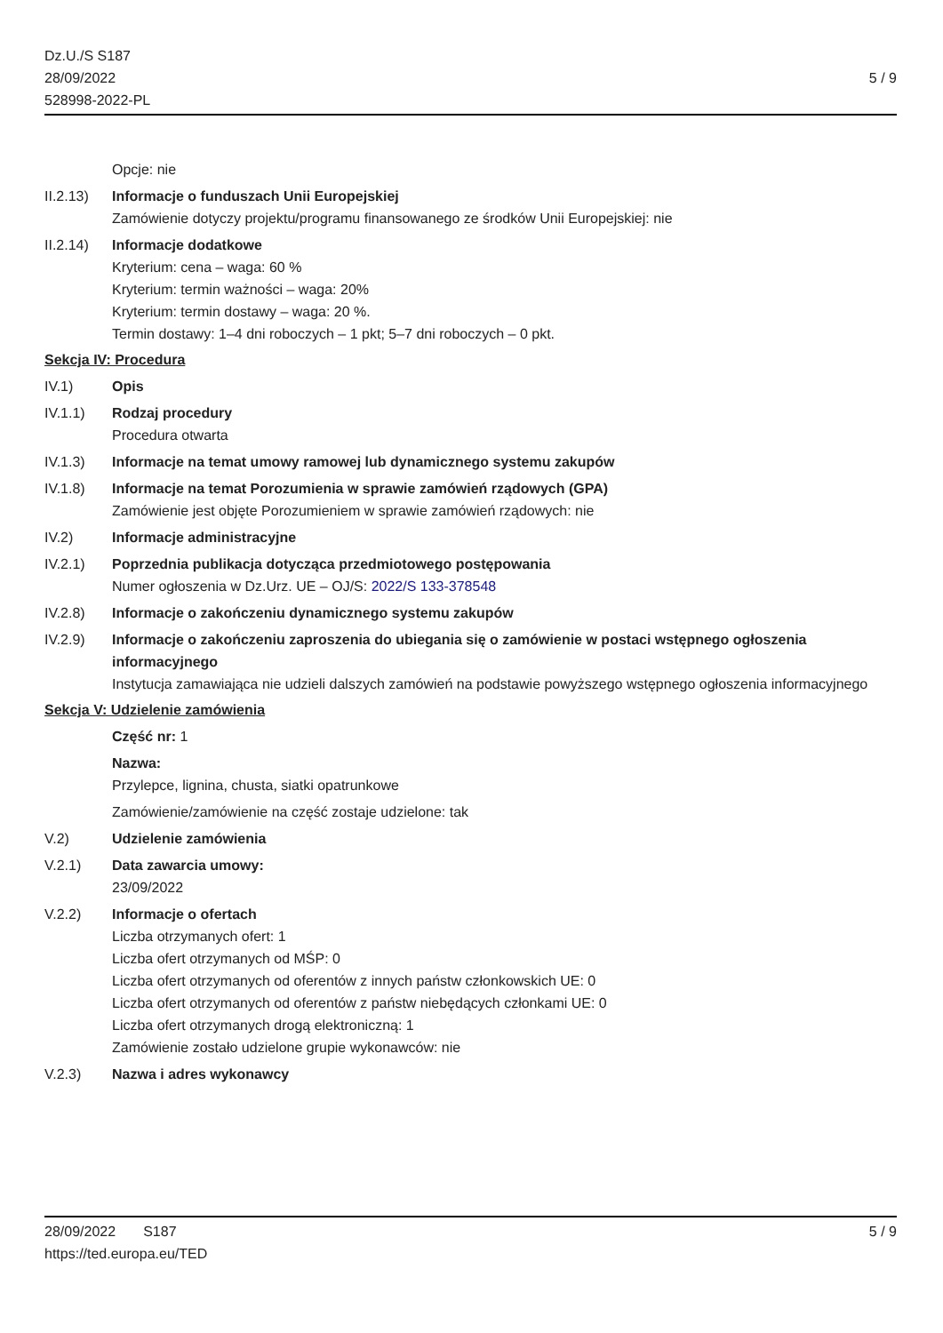Dz.U./S S187
28/09/2022
528998-2022-PL
5 / 9
Opcje: nie
II.2.13)
Informacje o funduszach Unii Europejskiej
Zamówienie dotyczy projektu/programu finansowanego ze środków Unii Europejskiej: nie
II.2.14)
Informacje dodatkowe
Kryterium: cena – waga: 60 %
Kryterium: termin ważności – waga: 20%
Kryterium: termin dostawy – waga: 20 %.
Termin dostawy: 1–4 dni roboczych – 1 pkt; 5–7 dni roboczych – 0 pkt.
Sekcja IV: Procedura
IV.1) Opis
IV.1.1) Rodzaj procedury
Procedura otwarta
IV.1.3) Informacje na temat umowy ramowej lub dynamicznego systemu zakupów
IV.1.8) Informacje na temat Porozumienia w sprawie zamówień rządowych (GPA)
Zamówienie jest objęte Porozumieniem w sprawie zamówień rządowych: nie
IV.2) Informacje administracyjne
IV.2.1) Poprzednia publikacja dotycząca przedmiotowego postępowania
Numer ogłoszenia w Dz.Urz. UE – OJ/S: 2022/S 133-378548
IV.2.8) Informacje o zakończeniu dynamicznego systemu zakupów
IV.2.9) Informacje o zakończeniu zaproszenia do ubiegania się o zamówienie w postaci wstępnego ogłoszenia informacyjnego
Instytucja zamawiająca nie udzieli dalszych zamówień na podstawie powyższego wstępnego ogłoszenia informacyjnego
Sekcja V: Udzielenie zamówienia
Część nr: 1
Nazwa:
Przylepce, lignina, chusta, siatki opatrunkowe
Zamówienie/zamówienie na część zostaje udzielone: tak
V.2) Udzielenie zamówienia
V.2.1) Data zawarcia umowy:
23/09/2022
V.2.2) Informacje o ofertach
Liczba otrzymanych ofert: 1
Liczba ofert otrzymanych od MŚP: 0
Liczba ofert otrzymanych od oferentów z innych państw członkowskich UE: 0
Liczba ofert otrzymanych od oferentów z państw niebędących członkami UE: 0
Liczba ofert otrzymanych drogą elektroniczną: 1
Zamówienie zostało udzielone grupie wykonawców: nie
V.2.3) Nazwa i adres wykonawcy
28/09/2022 S187 5 / 9
https://ted.europa.eu/TED